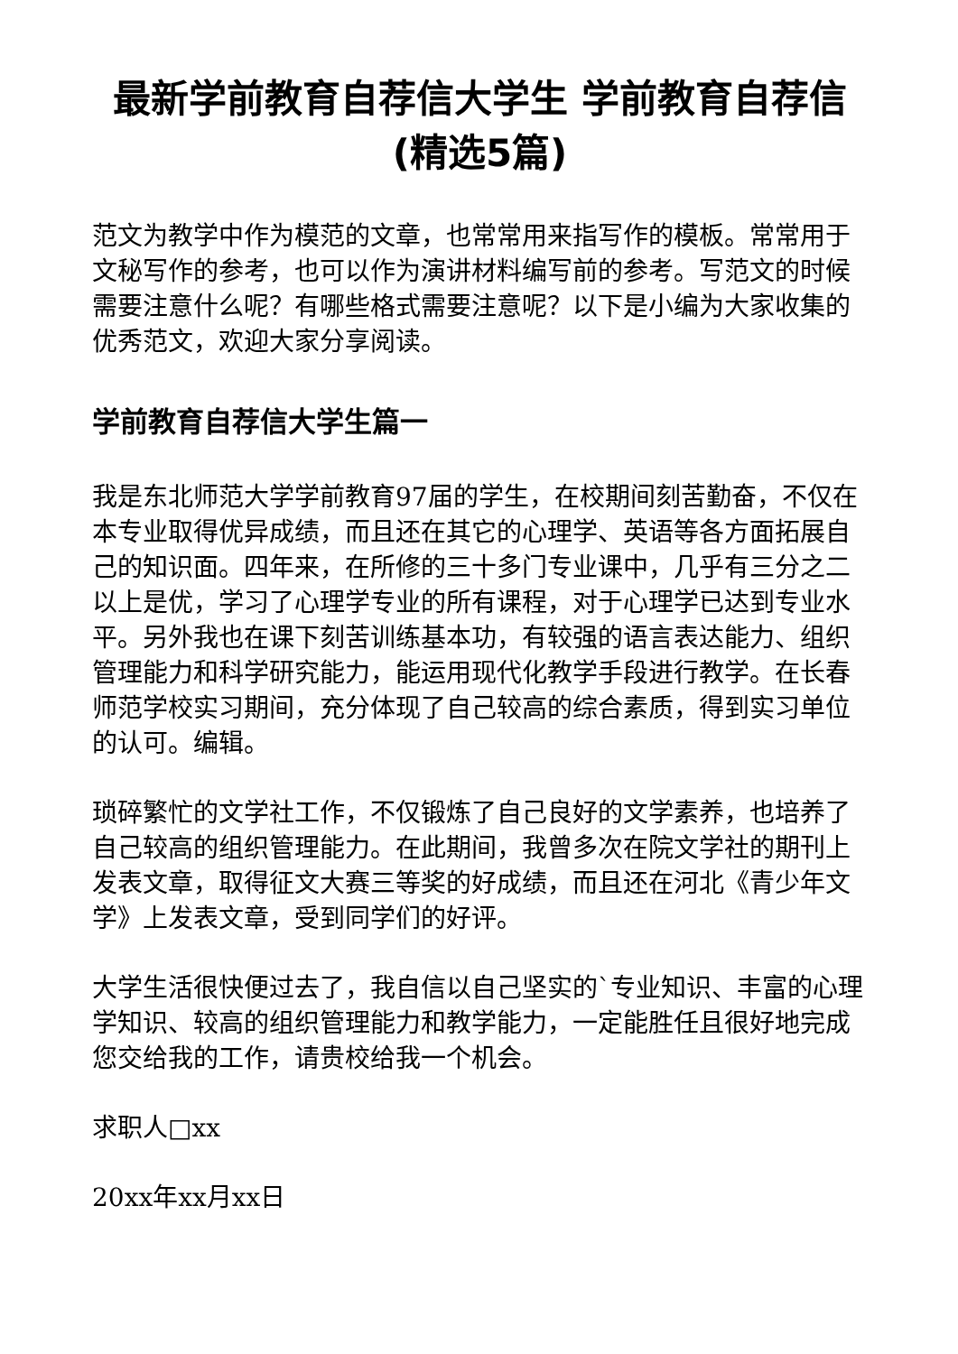最新学前教育自荐信大学生 学前教育自荐信(精选5篇)
范文为教学中作为模范的文章，也常常用来指写作的模板。常常用于文秘写作的参考，也可以作为演讲材料编写前的参考。写范文的时候需要注意什么呢？有哪些格式需要注意呢？以下是小编为大家收集的优秀范文，欢迎大家分享阅读。
学前教育自荐信大学生篇一
我是东北师范大学学前教育97届的学生，在校期间刻苦勤奋，不仅在本专业取得优异成绩，而且还在其它的心理学、英语等各方面拓展自己的知识面。四年来，在所修的三十多门专业课中，几乎有三分之二以上是优，学习了心理学专业的所有课程，对于心理学已达到专业水平。另外我也在课下刻苦训练基本功，有较强的语言表达能力、组织管理能力和科学研究能力，能运用现代化教学手段进行教学。在长春师范学校实习期间，充分体现了自己较高的综合素质，得到实习单位的认可。编辑。
琐碎繁忙的文学社工作，不仅锻炼了自己良好的文学素养，也培养了自己较高的组织管理能力。在此期间，我曾多次在院文学社的期刊上发表文章，取得征文大赛三等奖的好成绩，而且还在河北《青少年文学》上发表文章，受到同学们的好评。
大学生活很快便过去了，我自信以自己坚实的`专业知识、丰富的心理学知识、较高的组织管理能力和教学能力，一定能胜任且很好地完成您交给我的工作，请贵校给我一个机会。
求职人□xx
20xx年xx月xx日